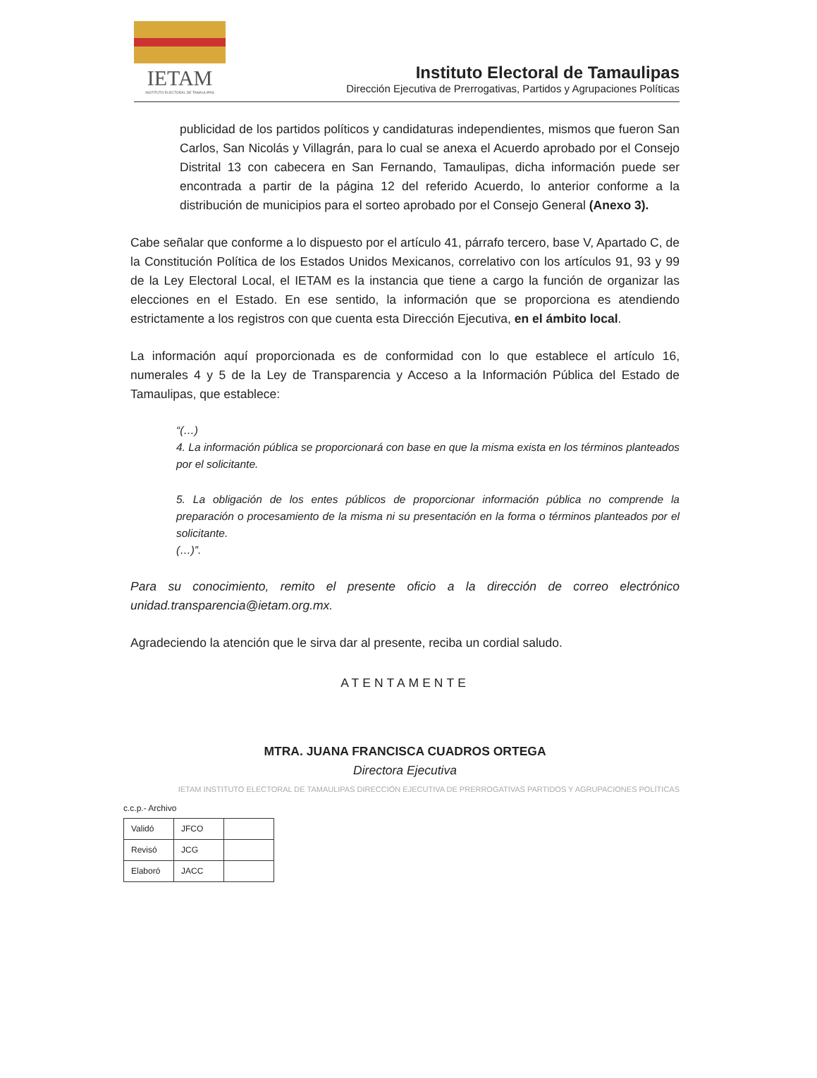IETAM
INSTITUTO ELECTORAL DE TAMAULIPAS
Instituto Electoral de Tamaulipas
Dirección Ejecutiva de Prerrogativas, Partidos y Agrupaciones Políticas
publicidad de los partidos políticos y candidaturas independientes, mismos que fueron San Carlos, San Nicolás y Villagrán, para lo cual se anexa el Acuerdo aprobado por el Consejo Distrital 13 con cabecera en San Fernando, Tamaulipas, dicha información puede ser encontrada a partir de la página 12 del referido Acuerdo, lo anterior conforme a la distribución de municipios para el sorteo aprobado por el Consejo General (Anexo 3).
Cabe señalar que conforme a lo dispuesto por el artículo 41, párrafo tercero, base V, Apartado C, de la Constitución Política de los Estados Unidos Mexicanos, correlativo con los artículos 91, 93 y 99 de la Ley Electoral Local, el IETAM es la instancia que tiene a cargo la función de organizar las elecciones en el Estado. En ese sentido, la información que se proporciona es atendiendo estrictamente a los registros con que cuenta esta Dirección Ejecutiva, en el ámbito local.
La información aquí proporcionada es de conformidad con lo que establece el artículo 16, numerales 4 y 5 de la Ley de Transparencia y Acceso a la Información Pública del Estado de Tamaulipas, que establece:
“(…)
4. La información pública se proporcionará con base en que la misma exista en los términos planteados por el solicitante.
5. La obligación de los entes públicos de proporcionar información pública no comprende la preparación o procesamiento de la misma ni su presentación en la forma o términos planteados por el solicitante.
(…)”.
Para su conocimiento, remito el presente oficio a la dirección de correo electrónico unidad.transparencia@ietam.org.mx.
Agradeciendo la atención que le sirva dar al presente, reciba un cordial saludo.
ATENTAMENTE
MTRA. JUANA FRANCISCA CUADROS ORTEGA
Directora Ejecutiva
IETAM INSTITUTO ELECTORAL DE TAMAULIPAS DIRECCIÓN EJECUTIVA DE PRERROGATIVAS PARTIDOS Y AGRUPACIONES POLÍTICAS
c.c.p.- Archivo
| Validó | JFCO | |
| Revisó | JCG | |
| Elaboró | JACC | |